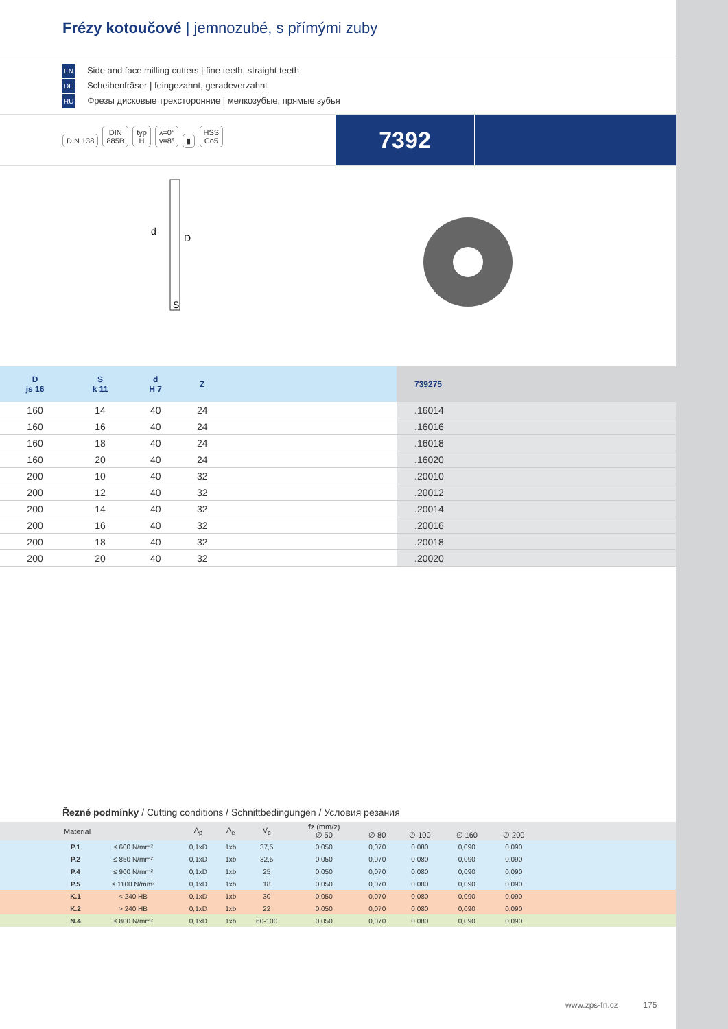Frézy kotoučové | jemnozubé, s přímými zuby
EN Side and face milling cutters | fine teeth, straight teeth
DE Scheibenfräser | feingezahnt, geradeverzahnt
RU Фрезы дисковые трехсторонние | мелкозубые, прямые зубья
DIN 138 DIN
885B typ
H λ=0°
γ=8° ▮ HSS
Co5
7392
d
D
S
| D js 16 | S k 11 | d H 7 | Z | | 739275 |
| --- | --- | --- | --- | --- | --- |
| 160 | 14 | 40 | 24 | | .16014 |
| 160 | 16 | 40 | 24 | | .16016 |
| 160 | 18 | 40 | 24 | | .16018 |
| 160 | 20 | 40 | 24 | | .16020 |
| 200 | 10 | 40 | 32 | | .20010 |
| 200 | 12 | 40 | 32 | | .20012 |
| 200 | 14 | 40 | 32 | | .20014 |
| 200 | 16 | 40 | 32 | | .20016 |
| 200 | 18 | 40 | 32 | | .20018 |
| 200 | 20 | 40 | 32 | | .20020 |
Řezné podmínky / Cutting conditions / Schnittbedingungen / Условия резания
| | Material | | A<sub>p</sub> | A<sub>e</sub> | V<sub>c</sub> | fz (mm/z) ∅ 50 | ∅ 80 | ∅ 100 | ∅ 160 | ∅ 200 | |
| --- | --- | --- | --- | --- | --- | --- | --- | --- | --- | --- | --- |
| | P.1 | ≤ 600 N/mm² | 0,1xD | 1xb | 37,5 | 0,050 | 0,070 | 0,080 | 0,090 | 0,090 | |
| | P.2 | ≤ 850 N/mm² | 0,1xD | 1xb | 32,5 | 0,050 | 0,070 | 0,080 | 0,090 | 0,090 | |
| | P.4 | ≤ 900 N/mm² | 0,1xD | 1xb | 25 | 0,050 | 0,070 | 0,080 | 0,090 | 0,090 | |
| | P.5 | ≤ 1100 N/mm² | 0,1xD | 1xb | 18 | 0,050 | 0,070 | 0,080 | 0,090 | 0,090 | |
| | K.1 | < 240 HB | 0,1xD | 1xb | 30 | 0,050 | 0,070 | 0,080 | 0,090 | 0,090 | |
| | K.2 | > 240 HB | 0,1xD | 1xb | 22 | 0,050 | 0,070 | 0,080 | 0,090 | 0,090 | |
| | N.4 | ≤ 800 N/mm² | 0,1xD | 1xb | 60-100 | 0,050 | 0,070 | 0,080 | 0,090 | 0,090 | |
www.zps-fn.cz 175